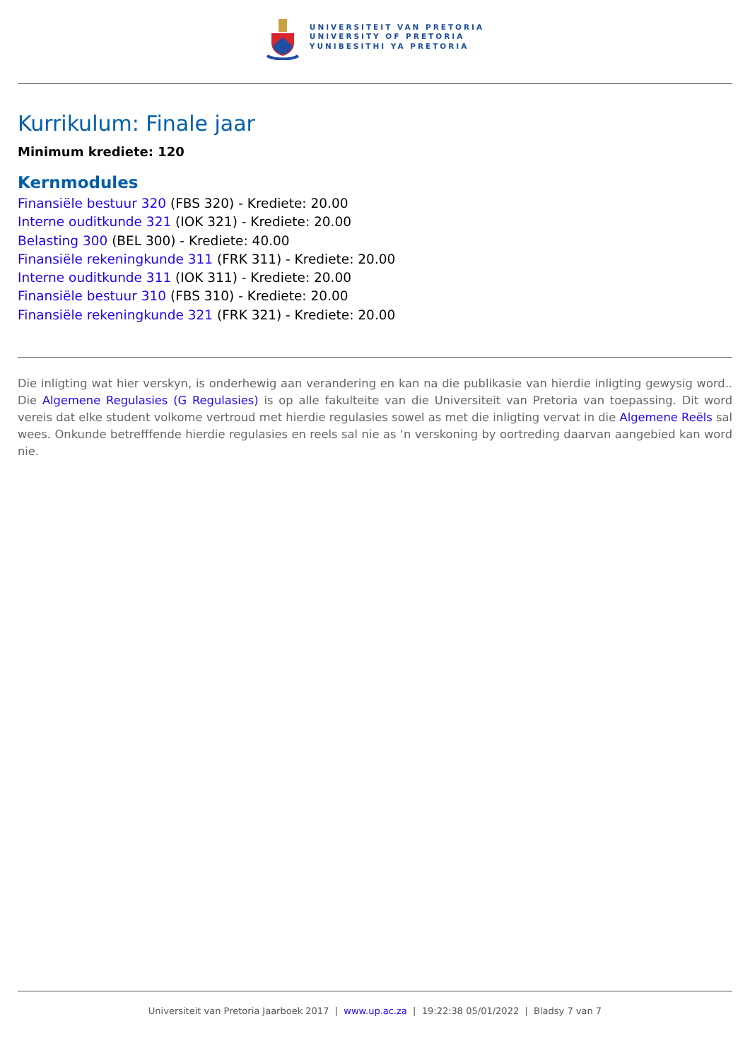UNIVERSITEIT VAN PRETORIA
UNIVERSITY OF PRETORIA
YUNIBESITHI YA PRETORIA
Kurrikulum: Finale jaar
Minimum krediete: 120
Kernmodules
Finansiële bestuur 320 (FBS 320) - Krediete: 20.00
Interne ouditkunde 321 (IOK 321) - Krediete: 20.00
Belasting 300 (BEL 300) - Krediete: 40.00
Finansiële rekeningkunde 311 (FRK 311) - Krediete: 20.00
Interne ouditkunde 311 (IOK 311) - Krediete: 20.00
Finansiële bestuur 310 (FBS 310) - Krediete: 20.00
Finansiële rekeningkunde 321 (FRK 321) - Krediete: 20.00
Die inligting wat hier verskyn, is onderhewig aan verandering en kan na die publikasie van hierdie inligting gewysig word.. Die Algemene Regulasies (G Regulasies) is op alle fakulteite van die Universiteit van Pretoria van toepassing. Dit word vereis dat elke student volkome vertroud met hierdie regulasies sowel as met die inligting vervat in die Algemene Reëls sal wees. Onkunde betrefffende hierdie regulasies en reels sal nie as ‘n verskoning by oortreding daarvan aangebied kan word nie.
Universiteit van Pretoria Jaarboek 2017 | www.up.ac.za | 19:22:38 05/01/2022 | Bladsy 7 van 7